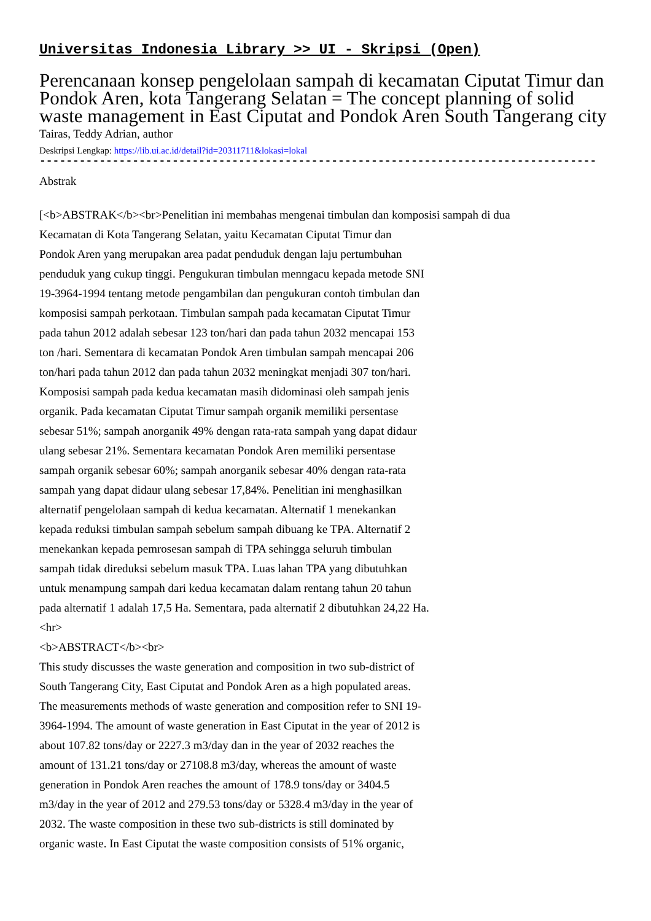Universitas Indonesia Library >> UI - Skripsi (Open)
Perencanaan konsep pengelolaan sampah di kecamatan Ciputat Timur dan Pondok Aren, kota Tangerang Selatan = The concept planning of solid waste management in East Ciputat and Pondok Aren South Tangerang city
Tairas, Teddy Adrian, author
Deskripsi Lengkap: https://lib.ui.ac.id/detail?id=20311711&lokasi=lokal
------------------------------------------------------------------------------------------
Abstrak
[<b>ABSTRAK</b><br>Penelitian ini membahas mengenai timbulan dan komposisi sampah di dua
Kecamatan di Kota Tangerang Selatan, yaitu Kecamatan Ciputat Timur dan
Pondok Aren yang merupakan area padat penduduk dengan laju pertumbuhan
penduduk yang cukup tinggi. Pengukuran timbulan menngacu kepada metode SNI
19-3964-1994 tentang metode pengambilan dan pengukuran contoh timbulan dan
komposisi sampah perkotaan. Timbulan sampah pada kecamatan Ciputat Timur
pada tahun 2012 adalah sebesar 123 ton/hari dan pada tahun 2032 mencapai 153
ton /hari. Sementara di kecamatan Pondok Aren timbulan sampah mencapai 206
ton/hari pada tahun 2012 dan pada tahun 2032 meningkat menjadi 307 ton/hari.
Komposisi sampah pada kedua kecamatan masih didominasi oleh sampah jenis
organik. Pada kecamatan Ciputat Timur sampah organik memiliki persentase
sebesar 51%; sampah anorganik 49% dengan rata-rata sampah yang dapat didaur
ulang sebesar 21%. Sementara kecamatan Pondok Aren memiliki persentase
sampah organik sebesar 60%; sampah anorganik sebesar 40% dengan rata-rata
sampah yang dapat didaur ulang sebesar 17,84%. Penelitian ini menghasilkan
alternatif pengelolaan sampah di kedua kecamatan. Alternatif 1 menekankan
kepada reduksi timbulan sampah sebelum sampah dibuang ke TPA. Alternatif 2
menekankan kepada pemrosesan sampah di TPA sehingga seluruh timbulan
sampah tidak direduksi sebelum masuk TPA. Luas lahan TPA yang dibutuhkan
untuk menampung sampah dari kedua kecamatan dalam rentang tahun 20 tahun
pada alternatif 1 adalah 17,5 Ha. Sementara, pada alternatif 2 dibutuhkan 24,22 Ha.
<hr>
<b>ABSTRACT</b><br>
This study discusses the waste generation and composition in two sub-district of
South Tangerang City, East Ciputat and Pondok Aren as a high populated areas.
The measurements methods of waste generation and composition refer to SNI 19-
3964-1994. The amount of waste generation in East Ciputat in the year of 2012 is
about 107.82 tons/day or 2227.3 m3/day dan in the year of 2032 reaches the
amount of 131.21 tons/day or 27108.8 m3/day, whereas the amount of waste
generation in Pondok Aren reaches the amount of 178.9 tons/day or 3404.5
m3/day in the year of 2012 and 279.53 tons/day or 5328.4 m3/day in the year of
2032. The waste composition in these two sub-districts is still dominated by
organic waste. In East Ciputat the waste composition consists of 51% organic,